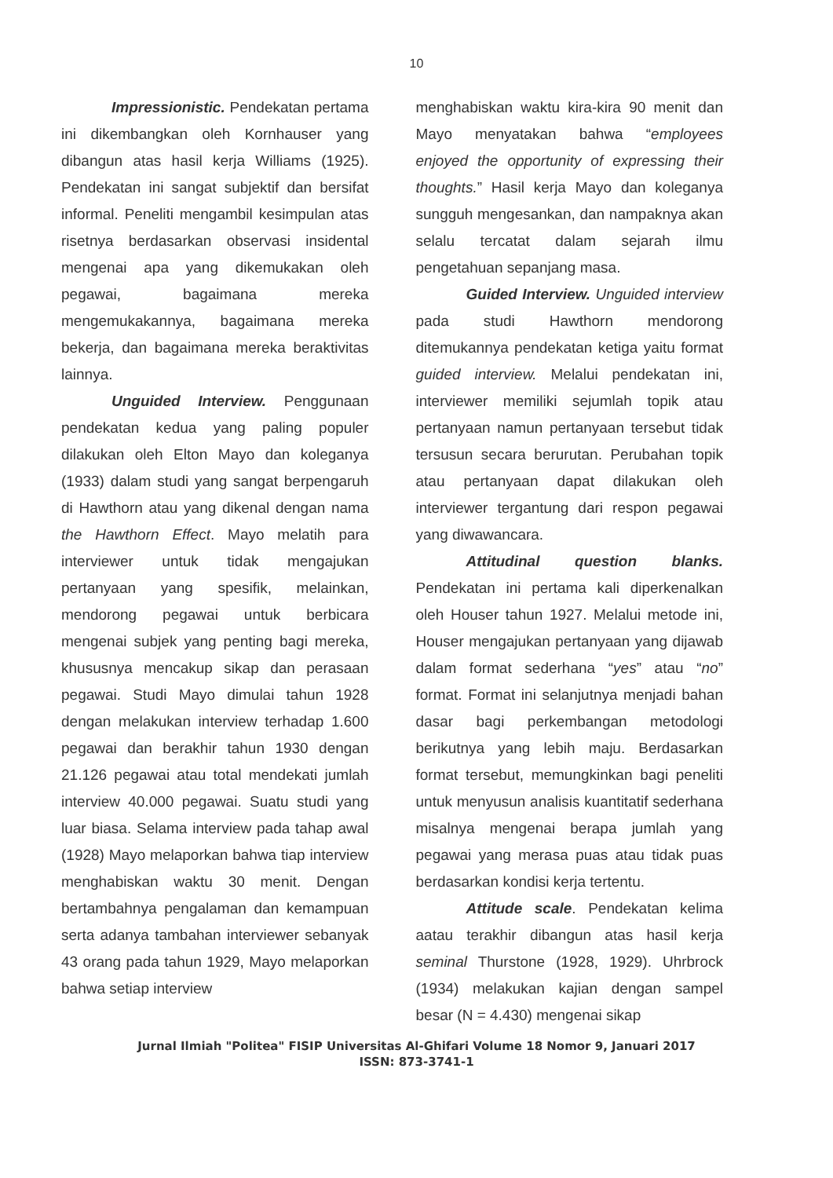10
Impressionistic. Pendekatan pertama ini dikembangkan oleh Kornhauser yang dibangun atas hasil kerja Williams (1925). Pendekatan ini sangat subjektif dan bersifat informal. Peneliti mengambil kesimpulan atas risetnya berdasarkan observasi insidental mengenai apa yang dikemukakan oleh pegawai, bagaimana mereka mengemukakannya, bagaimana mereka bekerja, dan bagaimana mereka beraktivitas lainnya.
Unguided Interview. Penggunaan pendekatan kedua yang paling populer dilakukan oleh Elton Mayo dan koleganya (1933) dalam studi yang sangat berpengaruh di Hawthorn atau yang dikenal dengan nama the Hawthorn Effect. Mayo melatih para interviewer untuk tidak mengajukan pertanyaan yang spesifik, melainkan, mendorong pegawai untuk berbicara mengenai subjek yang penting bagi mereka, khususnya mencakup sikap dan perasaan pegawai. Studi Mayo dimulai tahun 1928 dengan melakukan interview terhadap 1.600 pegawai dan berakhir tahun 1930 dengan 21.126 pegawai atau total mendekati jumlah interview 40.000 pegawai. Suatu studi yang luar biasa. Selama interview pada tahap awal (1928) Mayo melaporkan bahwa tiap interview menghabiskan waktu 30 menit. Dengan bertambahnya pengalaman dan kemampuan serta adanya tambahan interviewer sebanyak 43 orang pada tahun 1929, Mayo melaporkan bahwa setiap interview
menghabiskan waktu kira-kira 90 menit dan Mayo menyatakan bahwa “employees enjoyed the opportunity of expressing their thoughts.” Hasil kerja Mayo dan koleganya sungguh mengesankan, dan nampaknya akan selalu tercatat dalam sejarah ilmu pengetahuan sepanjang masa.
Guided Interview. Unguided interview pada studi Hawthorn mendorong ditemukannya pendekatan ketiga yaitu format guided interview. Melalui pendekatan ini, interviewer memiliki sejumlah topik atau pertanyaan namun pertanyaan tersebut tidak tersusun secara berurutan. Perubahan topik atau pertanyaan dapat dilakukan oleh interviewer tergantung dari respon pegawai yang diwawancara.
Attitudinal question blanks. Pendekatan ini pertama kali diperkenalkan oleh Houser tahun 1927. Melalui metode ini, Houser mengajukan pertanyaan yang dijawab dalam format sederhana “yes” atau “no” format. Format ini selanjutnya menjadi bahan dasar bagi perkembangan metodologi berikutnya yang lebih maju. Berdasarkan format tersebut, memungkinkan bagi peneliti untuk menyusun analisis kuantitatif sederhana misalnya mengenai berapa jumlah yang pegawai yang merasa puas atau tidak puas berdasarkan kondisi kerja tertentu.
Attitude scale. Pendekatan kelima aatau terakhir dibangun atas hasil kerja seminal Thurstone (1928, 1929). Uhrbrock (1934) melakukan kajian dengan sampel besar (N = 4.430) mengenai sikap
Jurnal Ilmiah "Politea" FISIP Universitas Al-Ghifari Volume 18 Nomor 9, Januari 2017
ISSN: 873-3741-1